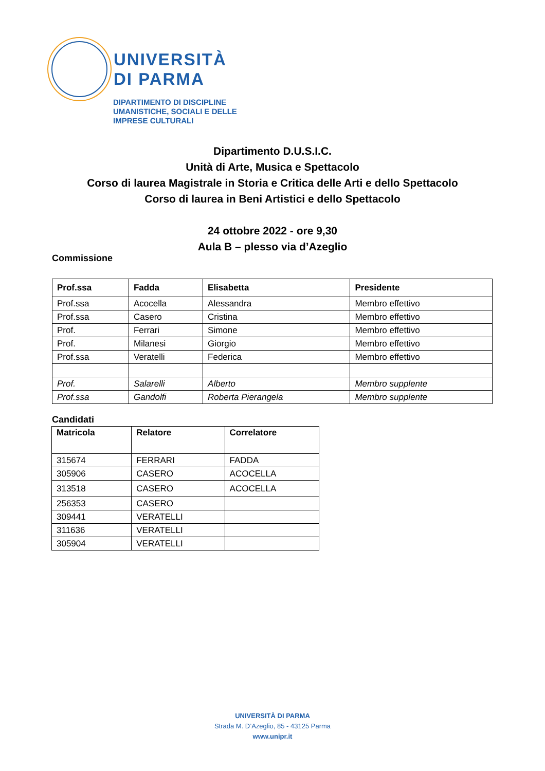UNIVERSITÀ
DI PARMA
DIPARTIMENTO DI DISCIPLINE
UMANISTICHE, SOCIALI E DELLE
IMPRESE CULTURALI
Dipartimento D.U.S.I.C.
Unità di Arte, Musica e Spettacolo
Corso di laurea Magistrale in Storia e Critica delle Arti e dello Spettacolo
Corso di laurea in Beni Artistici e dello Spettacolo
24 ottobre 2022 - ore 9,30
Aula B – plesso via d’Azeglio
Commissione
| Prof.ssa | Fadda | Elisabetta | Presidente |
| Prof.ssa | Acocella | Alessandra | Membro effettivo |
| Prof.ssa | Casero | Cristina | Membro effettivo |
| Prof. | Ferrari | Simone | Membro effettivo |
| Prof. | Milanesi | Giorgio | Membro effettivo |
| Prof.ssa | Veratelli | Federica | Membro effettivo |
| Prof. | Salarelli | Alberto | Membro supplente |
| Prof.ssa | Gandolfi | Roberta Pierangela | Membro supplente |
Candidati
| Matricola | Relatore | Correlatore |
| 315674 | FERRARI | FADDA |
| 305906 | CASERO | ACOCELLA |
| 313518 | CASERO | ACOCELLA |
| 256353 | CASERO | |
| 309441 | VERATELLI | |
| 311636 | VERATELLI | |
| 305904 | VERATELLI | |
UNIVERSITÀ DI PARMA
Strada M. D’Azeglio, 85 - 43125 Parma
www.unipr.it